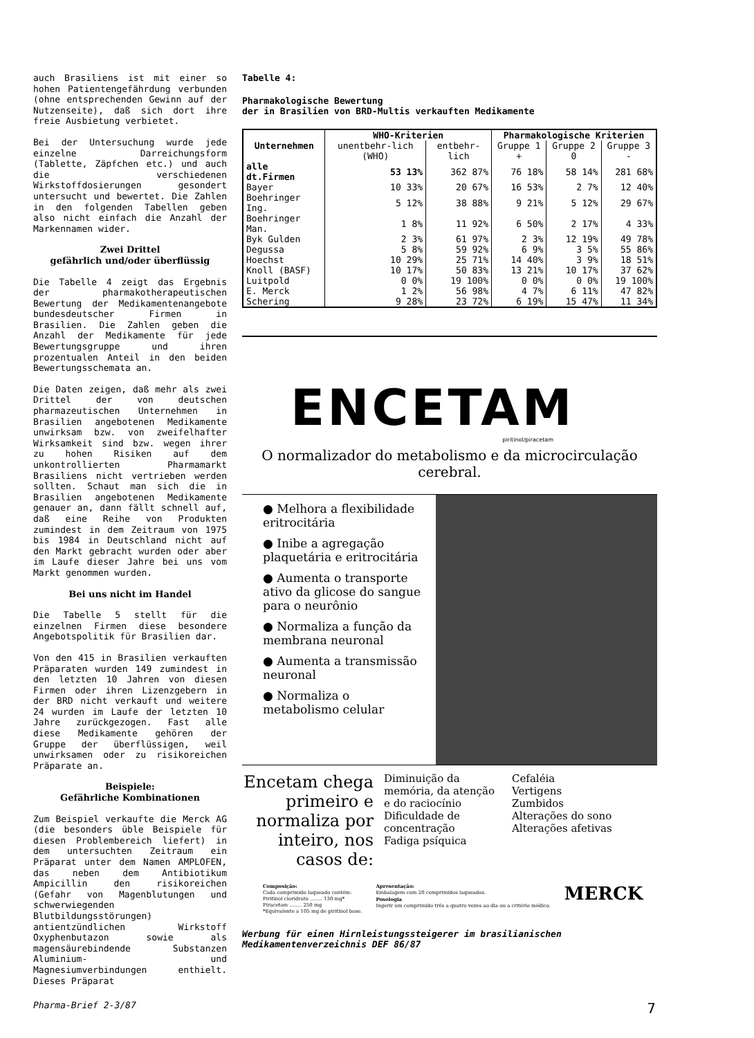auch Brasiliens ist mit einer so hohen Patientengefährdung verbunden (ohne entsprechenden Gewinn auf der Nutzenseite), daß sich dort ihre freie Ausbietung verbietet.
Bei der Untersuchung wurde jede einzelne Darreichungsform (Tablette, Zäpfchen etc.) und auch die verschiedenen Wirkstoffdosierungen gesondert untersucht und bewertet. Die Zahlen in den folgenden Tabellen geben also nicht einfach die Anzahl der Markennamen wider.
Zwei Drittel
gefährlich und/oder überflüssig
Die Tabelle 4 zeigt das Ergebnis der pharmakotherapeutischen Bewertung der Medikamentenangebote bundesdeutscher Firmen in Brasilien. Die Zahlen geben die Anzahl der Medikamente für jede Bewertungsgruppe und ihren prozentualen Anteil in den beiden Bewertungsschemata an.
Die Daten zeigen, daß mehr als zwei Drittel der von deutschen pharmazeutischen Unternehmen in Brasilien angebotenen Medikamente unwirksam bzw. von zweifelhafter Wirksamkeit sind bzw. wegen ihrer zu hohen Risiken auf dem unkontrollierten Pharmamarkt Brasiliens nicht vertrieben werden sollten. Schaut man sich die in Brasilien angebotenen Medikamente genauer an, dann fällt schnell auf, daß eine Reihe von Produkten zumindest in dem Zeitraum von 1975 bis 1984 in Deutschland nicht auf den Markt gebracht wurden oder aber im Laufe dieser Jahre bei uns vom Markt genommen wurden.
Bei uns nicht im Handel
Die Tabelle 5 stellt für die einzelnen Firmen diese besondere Angebotspolitik für Brasilien dar.
Von den 415 in Brasilien verkauften Präparaten wurden 149 zumindest in den letzten 10 Jahren von diesen Firmen oder ihren Lizenzgebern in der BRD nicht verkauft und weitere 24 wurden im Laufe der letzten 10 Jahre zurückgezogen. Fast alle diese Medikamente gehören der Gruppe der überflüssigen, weil unwirksamen oder zu risikoreichen Präparate an.
Beispiele:
Gefährliche Kombinationen
Zum Beispiel verkaufte die Merck AG (die besonders üble Beispiele für diesen Problembereich liefert) in dem untersuchten Zeitraum ein Präparat unter dem Namen AMPLOFEN, das neben dem Antibiotikum Ampicillin den risikoreichen (Gefahr von Magenblutungen und schwerwiegenden Blutbildungsstörungen) antientzündlichen Wirkstoff Oxyphenbutazon sowie als magensäurebindende Substanzen Aluminium- und Magnesiumverbindungen enthielt. Dieses Präparat
Tabelle 4:
Pharmakologische Bewertung
der in Brasilien von BRD-Multis verkauften Medikamente
| Unternehmen | WHO-Kriterien | | Pharmakologische Kriterien | | |
| --- | --- | --- | --- | --- | --- |
| | unentbehr-lich (WHO) | entbehr-lich | Gruppe 1 + | Gruppe 2 0 | Gruppe 3 - |
| alle dt.Firmen | 53 13% | 362 87% | 76 18% | 58 14% | 281 68% |
| Bayer | 10 33% | 20 67% | 16 53% | 2 7% | 12 40% |
| Boehringer Ing. | 5 12% | 38 88% | 9 21% | 5 12% | 29 67% |
| Boehringer Man. | 1 8% | 11 92% | 6 50% | 2 17% | 4 33% |
| Byk Gulden | 2 3% | 61 97% | 2 3% | 12 19% | 49 78% |
| Degussa | 5 8% | 59 92% | 6 9% | 3 5% | 55 86% |
| Hoechst | 10 29% | 25 71% | 14 40% | 3 9% | 18 51% |
| Knoll (BASF) | 10 17% | 50 83% | 13 21% | 10 17% | 37 62% |
| Luitpold | 0 0% | 19 100% | 0 0% | 0 0% | 19 100% |
| E. Merck | 1 2% | 56 98% | 4 7% | 6 11% | 47 82% |
| Schering | 9 28% | 23 72% | 6 19% | 15 47% | 11 34% |
ENCETAM
piritinol/piracetam
O normalizador do metabolismo e da microcirculação cerebral.
● Melhora a flexibilidade eritrocitária
● Inibe a agregação plaquetária e eritrocitária
● Aumenta o transporte ativo da glicose do sangue para o neurônio
● Normaliza a função da membrana neuronal
● Aumenta a transmissão neuronal
● Normaliza o metabolismo celular
Encetam chega primeiro e normaliza por inteiro, nos casos de:
Diminuição da memória, da atenção e do raciocínio
Dificuldade de concentração
Fadiga psíquica
Cefaléia
Vertigens
Zumbidos
Alterações do sono
Alterações afetivas
Composição:
Cada comprimido laqueado contém:
Piritinol cloridrato ........ 130 mg*
Piracetam ........ 250 mg
*Equivalente a 105 mg de piritinol base.
Apresentação:
Embalagem com 20 comprimidos laqueados.
Posologia
Ingerir um comprimido três a quatro vezes ao dia ou a critério médico.
MERCK
Werbung für einen Hirnleistungssteigerer im brasilianischen Medikamentenverzeichnis DEF 86/87
Pharma-Brief 2-3/87 7